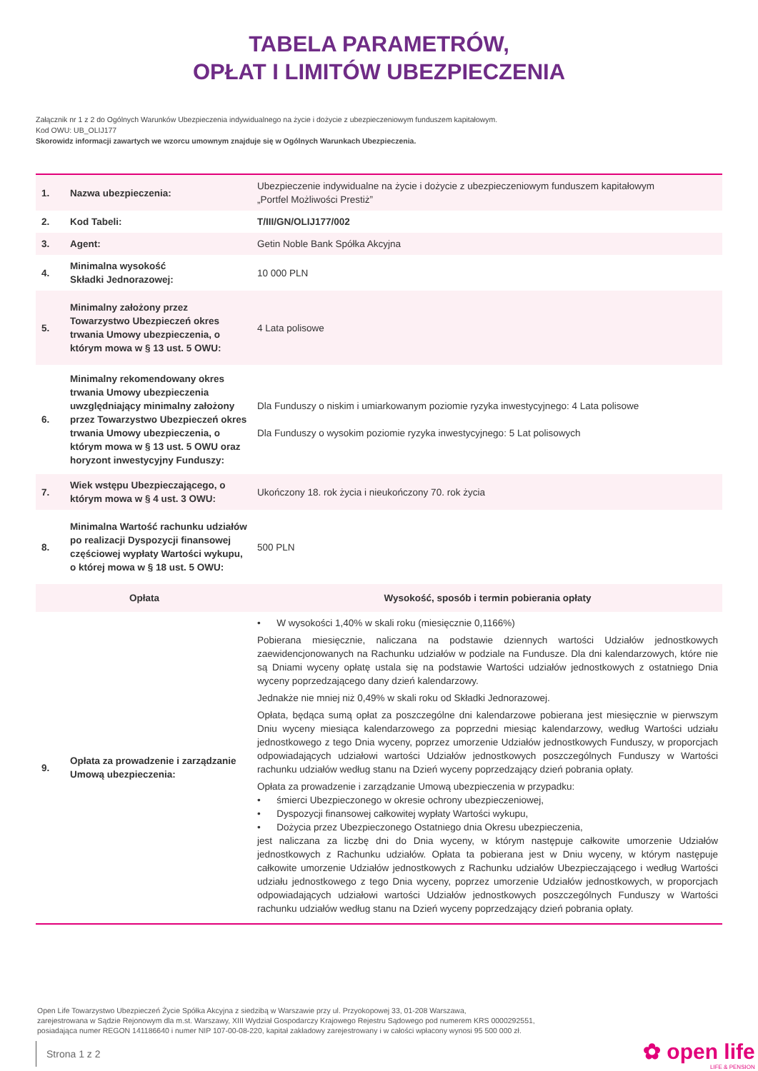TABELA PARAMETRÓW,
OPŁAT I LIMITÓW UBEZPIECZENIA
Załącznik nr 1 z 2 do Ogólnych Warunków Ubezpieczenia indywidualnego na życie i dożycie z ubezpieczeniowym funduszem kapitałowym.
Kod OWU: UB_OLIJ177
Skorowidz informacji zawartych we wzorcu umownym znajduje się w Ogólnych Warunkach Ubezpieczenia.
| 1. | Nazwa ubezpieczenia: | Ubezpieczenie indywidualne na życie i dożycie z ubezpieczeniowym funduszem kapitałowym „Portfel Możliwości Prestiż” |
| 2. | Kod Tabeli: | T/III/GN/OLIJ177/002 |
| 3. | Agent: | Getin Noble Bank Spółka Akcyjna |
| 4. | Minimalna wysokość Składki Jednorazowej: | 10 000 PLN |
| 5. | Minimalny założony przez Towarzystwo Ubezpieczeń okres trwania Umowy ubezpieczenia, o którym mowa w § 13 ust. 5 OWU: | 4 Lata polisowe |
| 6. | Minimalny rekomendowany okres trwania Umowy ubezpieczenia uwzględniający minimalny założony przez Towarzystwo Ubezpieczeń okres trwania Umowy ubezpieczenia, o którym mowa w § 13 ust. 5 OWU oraz horyzont inwestycyjny Funduszy: | Dla Funduszy o niskim i umiarkowanym poziomie ryzyka inwestycyjnego: 4 Lata polisowe Dla Funduszy o wysokim poziomie ryzyka inwestycyjnego: 5 Lat polisowych |
| 7. | Wiek wstępu Ubezpieczającego, o którym mowa w § 4 ust. 3 OWU: | Ukończony 18. rok życia i nieukończony 70. rok życia |
| 8. | Minimalna Wartość rachunku udziałów po realizacji Dyspozycji finansowej częściowej wypłaty Wartości wykupu, o której mowa w § 18 ust. 5 OWU: | 500 PLN |
| Opłata | | Wysokość, sposób i termin pobierania opłaty |
| 9. | Opłata za prowadzenie i zarządzanie Umową ubezpieczenia: | • W wysokości 1,40% w skali roku (miesięcznie 0,1166%) Pobierana miesięcznie, naliczana na podstawie dziennych wartości Udziałów jednostkowych zaewidencjonowanych na Rachunku udziałów w podziale na Fundusze. Dla dni kalendarzowych, które nie są Dniami wyceny opłatę ustala się na podstawie Wartości udziałów jednostkowych z ostatniego Dnia wyceny poprzedzającego dany dzień kalendarzowy. Jednakże nie mniej niż 0,49% w skali roku od Składki Jednorazowej. Opłata, będąca sumą opłat za poszczególne dni kalendarzowe pobierana jest miesięcznie w pierwszym Dniu wyceny miesiąca kalendarzowego za poprzedni miesiąc kalendarzowy, według Wartości udziału jednostkowego z tego Dnia wyceny, poprzez umorzenie Udziałów jednostkowych Funduszy, w proporcjach odpowiadających udziałowi wartości Udziałów jednostkowych poszczególnych Funduszy w Wartości rachunku udziałów według stanu na Dzień wyceny poprzedzający dzień pobrania opłaty. Opłata za prowadzenie i zarządzanie Umową ubezpieczenia w przypadku: • śmierci Ubezpieczonego w okresie ochrony ubezpieczeniowej, • Dyspozycji finansowej całkowitej wypłaty Wartości wykupu, • Dożycia przez Ubezpieczonego Ostatniego dnia Okresu ubezpieczenia, jest naliczana za liczbę dni do Dnia wyceny, w którym następuje całkowite umorzenie Udziałów jednostkowych z Rachunku udziałów. Opłata ta pobierana jest w Dniu wyceny, w którym następuje całkowite umorzenie Udziałów jednostkowych z Rachunku udziałów Ubezpieczającego i według Wartości udziału jednostkowego z tego Dnia wyceny, poprzez umorzenie Udziałów jednostkowych, w proporcjach odpowiadających udziałowi wartości Udziałów jednostkowych poszczególnych Funduszy w Wartości rachunku udziałów według stanu na Dzień wyceny poprzedzający dzień pobrania opłaty. |
Open Life Towarzystwo Ubezpieczeń Życie Spółka Akcyjna z siedzibą w Warszawie przy ul. Przyokopowej 33, 01-208 Warszawa,
zarejestrowana w Sądzie Rejonowym dla m.st. Warszawy, XIII Wydział Gospodarczy Krajowego Rejestru Sądowego pod numerem KRS 0000292551,
posiadająca numer REGON 141186640 i numer NIP 107-00-08-220, kapitał zakładowy zarejestrowany i w całości wpłacony wynosi 95 500 000 zł.
Strona 1 z 2 ✿ open life
LIFE & PENSION